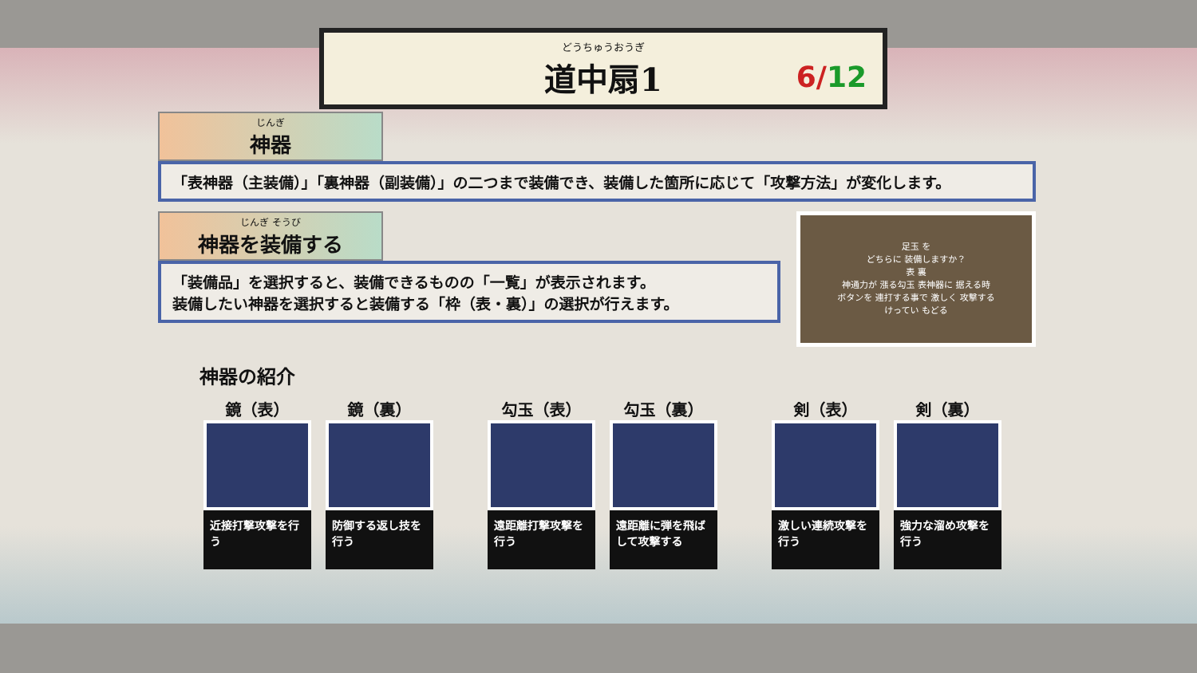どうちゅうおうぎ
道中扇1
6/12
じんぎ 神器
「表神器（主装備）」「裏神器（副装備）」の二つまで装備でき、装備した箇所に応じて「攻撃方法」が変化します。
じんぎ そうび 神器を装備する
「装備品」を選択すると、装備できるものの「一覧」が表示されます。
装備したい神器を選択すると装備する「枠（表・裏）」の選択が行えます。
足玉 を
どちらに 装備しますか？
表 裏
神通力が 漲る勾玉 表神器に 据える時
ボタンを 連打する事で 激しく 攻撃する
けってい もどる
神器の紹介
鏡（表）
近接打撃攻撃を行う
鏡（裏）
防御する返し技を行う
勾玉（表）
遠距離打撃攻撃を行う
勾玉（裏）
遠距離に弾を飛ばして攻撃する
剣（表）
激しい連続攻撃を行う
剣（裏）
強力な溜め攻撃を行う